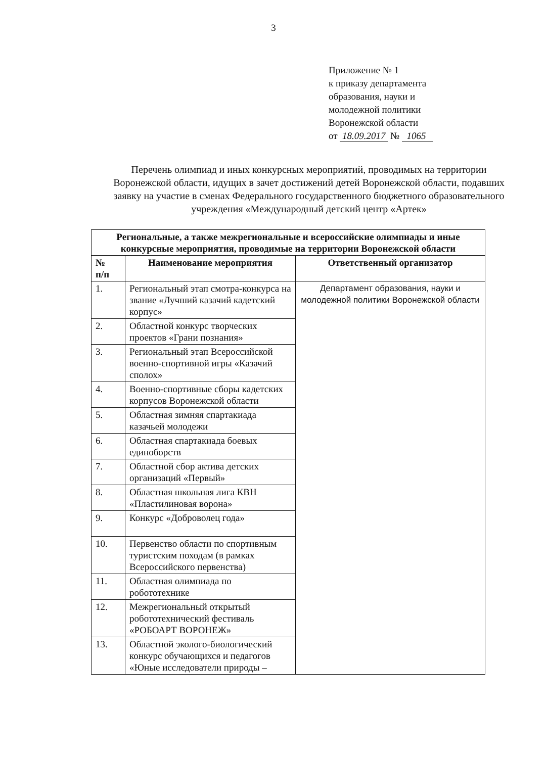3
Приложение № 1
к приказу департамента
образования, науки и
молодежной политики
Воронежской области
от 18.09.2017 № 1065
Перечень олимпиад и иных конкурсных мероприятий, проводимых на территории Воронежской области, идущих в зачет достижений детей Воронежской области, подавших заявку на участие в сменах Федерального государственного бюджетного образовательного учреждения «Международный детский центр «Артек»
| Региональные, а также межрегиональные и всероссийские олимпиады и иные конкурсные мероприятия, проводимые на территории Воронежской области | | |
| --- | --- | --- |
| № п/п | Наименование мероприятия | Ответственный организатор |
| 1. | Региональный этап смотра-конкурса на звание «Лучший казачий кадетский корпус» | Департамент образования, науки и молодежной политики Воронежской области |
| 2. | Областной конкурс творческих проектов «Грани познания» | |
| 3. | Региональный этап Всероссийской военно-спортивной игры «Казачий сполох» | |
| 4. | Военно-спортивные сборы кадетских корпусов Воронежской области | |
| 5. | Областная зимняя спартакиада казачьей молодежи | |
| 6. | Областная спартакиада боевых единоборств | |
| 7. | Областной сбор актива детских организаций «Первый» | |
| 8. | Областная школьная лига КВН «Пластилиновая ворона» | |
| 9. | Конкурс «Доброволец года» | |
| 10. | Первенство области по спортивным туристским походам (в рамках Всероссийского первенства) | |
| 11. | Областная олимпиада по робототехнике | |
| 12. | Межрегиональный открытый робототехнический фестиваль «РОБОАРТ ВОРОНЕЖ» | |
| 13. | Областной эколого-биологический конкурс обучающихся и педагогов «Юные исследователи природы – | |